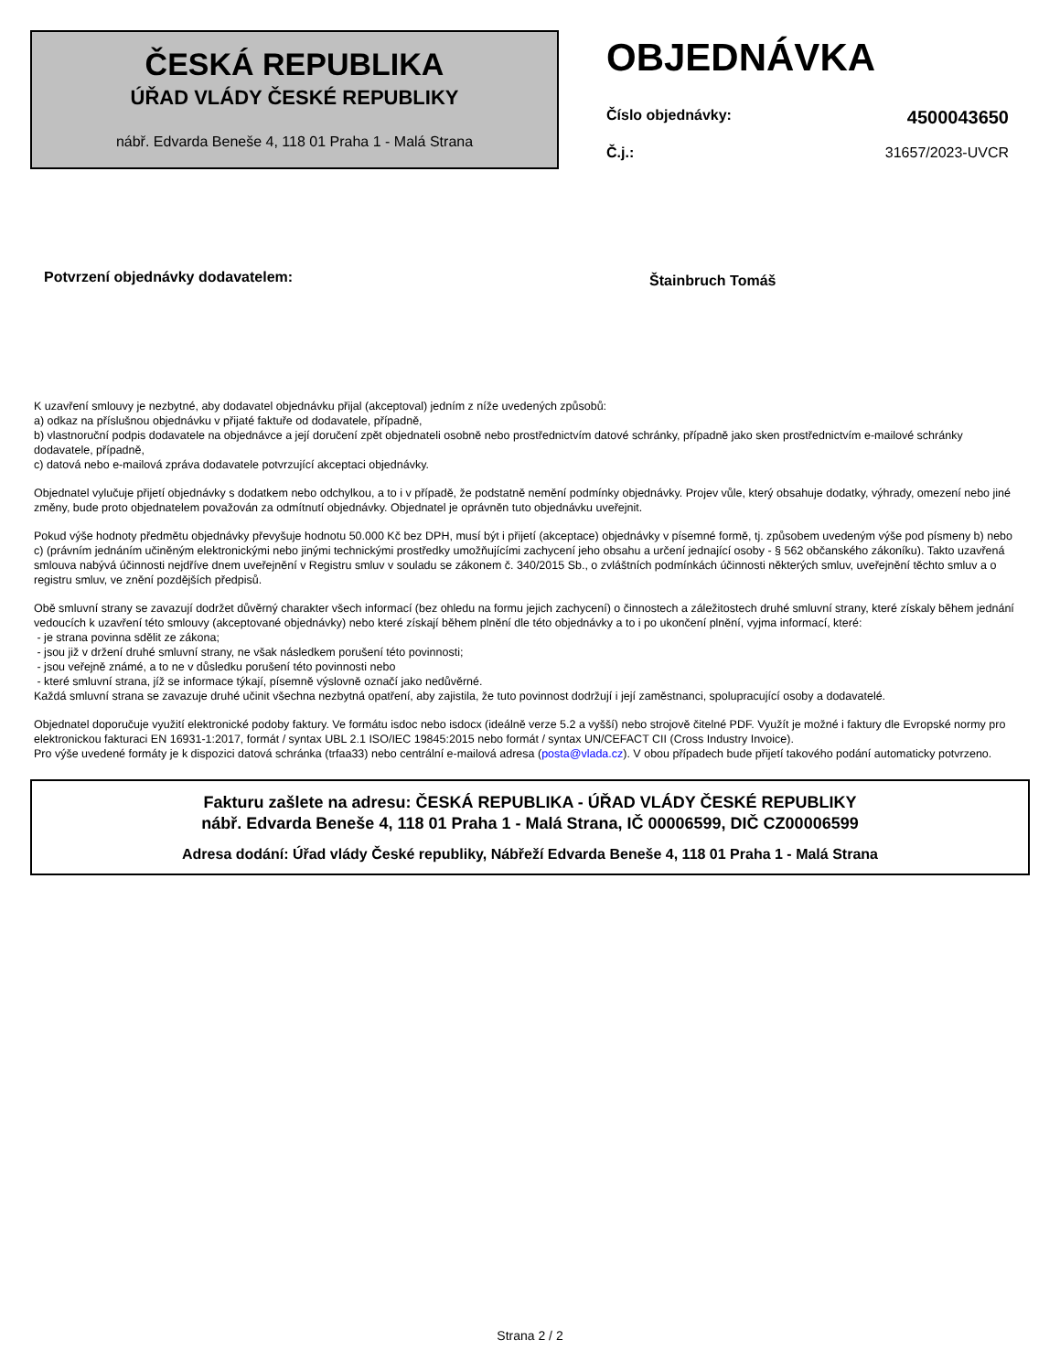ČESKÁ REPUBLIKA
ÚŘAD VLÁDY ČESKÉ REPUBLIKY
nábř. Edvarda Beneše 4, 118 01 Praha 1 - Malá Strana
OBJEDNÁVKA
Číslo objednávky: 4500043650
Č.j.: 31657/2023-UVCR
Potvrzení objednávky dodavatelem: Štainbruch Tomáš
K uzavření smlouvy je nezbytné, aby dodavatel objednávku přijal (akceptoval) jedním z níže uvedených způsobů:
a) odkaz na příslušnou objednávku v přijaté faktuře od dodavatele, případně,
b) vlastnoruční podpis dodavatele na objednávce a její doručení zpět objednateli osobně nebo prostřednictvím datové schránky, případně jako sken prostřednictvím e-mailové schránky dodavatele, případně,
c) datová nebo e-mailová zpráva dodavatele potvrzující akceptaci objednávky.
Objednatel vylučuje přijetí objednávky s dodatkem nebo odchylkou, a to i v případě, že podstatně nemění podmínky objednávky. Projev vůle, který obsahuje dodatky, výhrady, omezení nebo jiné změny, bude proto objednatelem považován za odmítnutí objednávky. Objednatel je oprávněn tuto objednávku uveřejnit.
Pokud výše hodnoty předmětu objednávky převyšuje hodnotu 50.000 Kč bez DPH, musí být i přijetí (akceptace) objednávky v písemné formě, tj. způsobem uvedeným výše pod písmeny b) nebo c) (právním jednáním učiněným elektronickými nebo jinými technickými prostředky umožňujícími zachycení jeho obsahu a určení jednající osoby - § 562 občanského zákoníku). Takto uzavřená smlouva nabývá účinnosti nejdříve dnem uveřejnění v Registru smluv v souladu se zákonem č. 340/2015 Sb., o zvláštních podmínkách účinnosti některých smluv, uveřejnění těchto smluv a o registru smluv, ve znění pozdějších předpisů.
Obě smluvní strany se zavazují dodržet důvěrný charakter všech informací (bez ohledu na formu jejich zachycení) o činnostech a záležitostech druhé smluvní strany, které získaly během jednání vedoucích k uzavření této smlouvy (akceptované objednávky) nebo které získají během plnění dle této objednávky a to i po ukončení plnění, vyjma informací, které:
- je strana povinna sdělit ze zákona;
- jsou již v držení druhé smluvní strany, ne však následkem porušení této povinnosti;
- jsou veřejně známé, a to ne v důsledku porušení této povinnosti nebo
- které smluvní strana, jíž se informace týkají, písemně výslovně označí jako nedůvěrné.
Každá smluvní strana se zavazuje druhé učinit všechna nezbytná opatření, aby zajistila, že tuto povinnost dodržují i její zaměstnanci, spolupracující osoby a dodavatelé.
Objednatel doporučuje využití elektronické podoby faktury. Ve formátu isdoc nebo isdocx (ideálně verze 5.2 a vyšší) nebo strojově čitelné PDF. Využít je možné i faktury dle Evropské normy pro elektronickou fakturaci EN 16931-1:2017, formát / syntax UBL 2.1 ISO/IEC 19845:2015 nebo formát / syntax UN/CEFACT CII (Cross Industry Invoice).
Pro výše uvedené formáty je k dispozici datová schránka (trfaa33) nebo centrální e-mailová adresa (posta@vlada.cz). V obou případech bude přijetí takového podání automaticky potvrzeno.
Fakturu zašlete na adresu: ČESKÁ REPUBLIKA - ÚŘAD VLÁDY ČESKÉ REPUBLIKY
nábř. Edvarda Beneše 4, 118 01 Praha 1 - Malá Strana, IČ 00006599, DIČ CZ00006599
Adresa dodání: Úřad vlády České republiky, Nábřeží Edvarda Beneše 4, 118 01 Praha 1 - Malá Strana
Strana 2 / 2